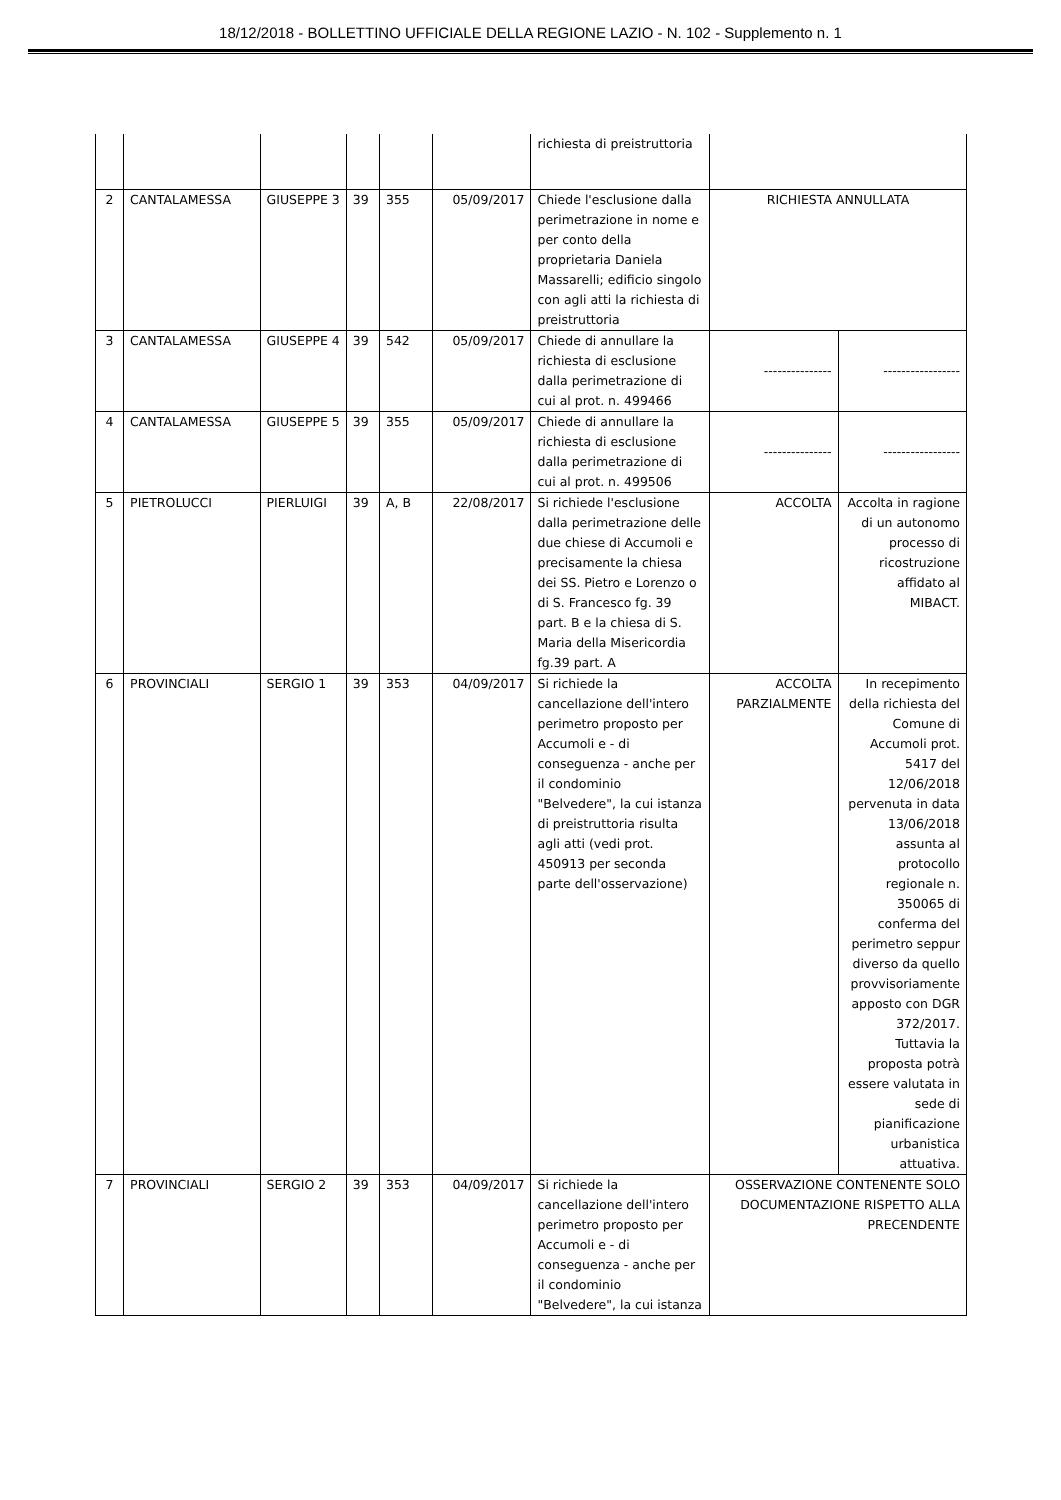18/12/2018 - BOLLETTINO UFFICIALE DELLA REGIONE LAZIO - N. 102 - Supplemento n. 1
| | | | | | | richiesta di preistruttoria | | |
| 2 | CANTALAMESSA | GIUSEPPE 3 | 39 | 355 | 05/09/2017 | Chiede l'esclusione dalla perimetrazione in nome e per conto della proprietaria Daniela Massarelli; edificio singolo con agli atti la richiesta di preistruttoria | RICHIESTA ANNULLATA | |
| 3 | CANTALAMESSA | GIUSEPPE 4 | 39 | 542 | 05/09/2017 | Chiede di annullare la richiesta di esclusione dalla perimetrazione di cui al prot. n. 499466 | --------------- | ----------------- |
| 4 | CANTALAMESSA | GIUSEPPE 5 | 39 | 355 | 05/09/2017 | Chiede di annullare la richiesta di esclusione dalla perimetrazione di cui al prot. n. 499506 | --------------- | ----------------- |
| 5 | PIETROLUCCI | PIERLUIGI | 39 | A, B | 22/08/2017 | Si richiede l'esclusione dalla perimetrazione delle due chiese di Accumoli e precisamente la chiesa dei SS. Pietro e Lorenzo o di S. Francesco fg. 39 part. B e la chiesa di S. Maria della Misericordia fg.39 part. A | ACCOLTA | Accolta in ragione di un autonomo processo di ricostruzione affidato al MIBACT. |
| 6 | PROVINCIALI | SERGIO 1 | 39 | 353 | 04/09/2017 | Si richiede la cancellazione dell'intero perimetro proposto per Accumoli e - di conseguenza - anche per il condominio "Belvedere", la cui istanza di preistruttoria risulta agli atti (vedi prot. 450913 per seconda parte dell'osservazione) | ACCOLTA PARZIALMENTE | In recepimento della richiesta del Comune di Accumoli prot. 5417 del 12/06/2018 pervenuta in data 13/06/2018 assunta al protocollo regionale n. 350065 di conferma del perimetro seppur diverso da quello provvisoriamente apposto con DGR 372/2017. Tuttavia la proposta potrà essere valutata in sede di pianificazione urbanistica attuativa. |
| 7 | PROVINCIALI | SERGIO 2 | 39 | 353 | 04/09/2017 | Si richiede la cancellazione dell'intero perimetro proposto per Accumoli e - di conseguenza - anche per il condominio "Belvedere", la cui istanza | OSSERVAZIONE CONTENENTE SOLO DOCUMENTAZIONE RISPETTO ALLA PRECENDENTE | |